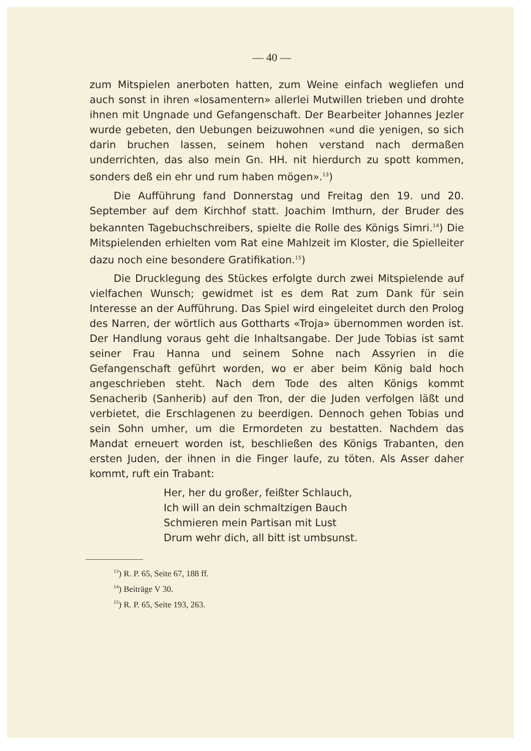— 40 —
zum Mitspielen anerboten hatten, zum Weine einfach wegliefen und auch sonst in ihren «losamentern» allerlei Mutwillen trieben und drohte ihnen mit Ungnade und Gefangenschaft. Der Bearbeiter Johannes Jezler wurde gebeten, den Uebungen beizuwohnen «und die yenigen, so sich darin bruchen lassen, seinem hohen verstand nach dermaßen underrichten, das also mein Gn. HH. nit hierdurch zu spott kommen, sonders deß ein ehr und rum haben mögen».<sup>13</sup>)
Die Aufführung fand Donnerstag und Freitag den 19. und 20. September auf dem Kirchhof statt. Joachim Imthurn, der Bruder des bekannten Tagebuchschreibers, spielte die Rolle des Königs Simri.<sup>14</sup>) Die Mitspielenden erhielten vom Rat eine Mahlzeit im Kloster, die Spielleiter dazu noch eine besondere Gratifikation.<sup>15</sup>)
Die Drucklegung des Stückes erfolgte durch zwei Mitspielende auf vielfachen Wunsch; gewidmet ist es dem Rat zum Dank für sein Interesse an der Aufführung. Das Spiel wird eingeleitet durch den Prolog des Narren, der wörtlich aus Gottharts «Troja» übernommen worden ist. Der Handlung voraus geht die Inhaltsangabe. Der Jude Tobias ist samt seiner Frau Hanna und seinem Sohne nach Assyrien in die Gefangenschaft geführt worden, wo er aber beim König bald hoch angeschrieben steht. Nach dem Tode des alten Königs kommt Senacherib (Sanherib) auf den Tron, der die Juden verfolgen läßt und verbietet, die Erschlagenen zu beerdigen. Dennoch gehen Tobias und sein Sohn umher, um die Ermordeten zu bestatten. Nachdem das Mandat erneuert worden ist, beschließen des Königs Trabanten, den ersten Juden, der ihnen in die Finger laufe, zu töten. Als Asser daher kommt, ruft ein Trabant:
Her, her du großer, feißter Schlauch,
Ich will an dein schmaltzigen Bauch
Schmieren mein Partisan mit Lust
Drum wehr dich, all bitt ist umbsunst.
<sup>13</sup>) R. P. 65, Seite 67, 188 ff.
<sup>14</sup>) Beiträge V 30.
<sup>15</sup>) R. P. 65, Seite 193, 263.